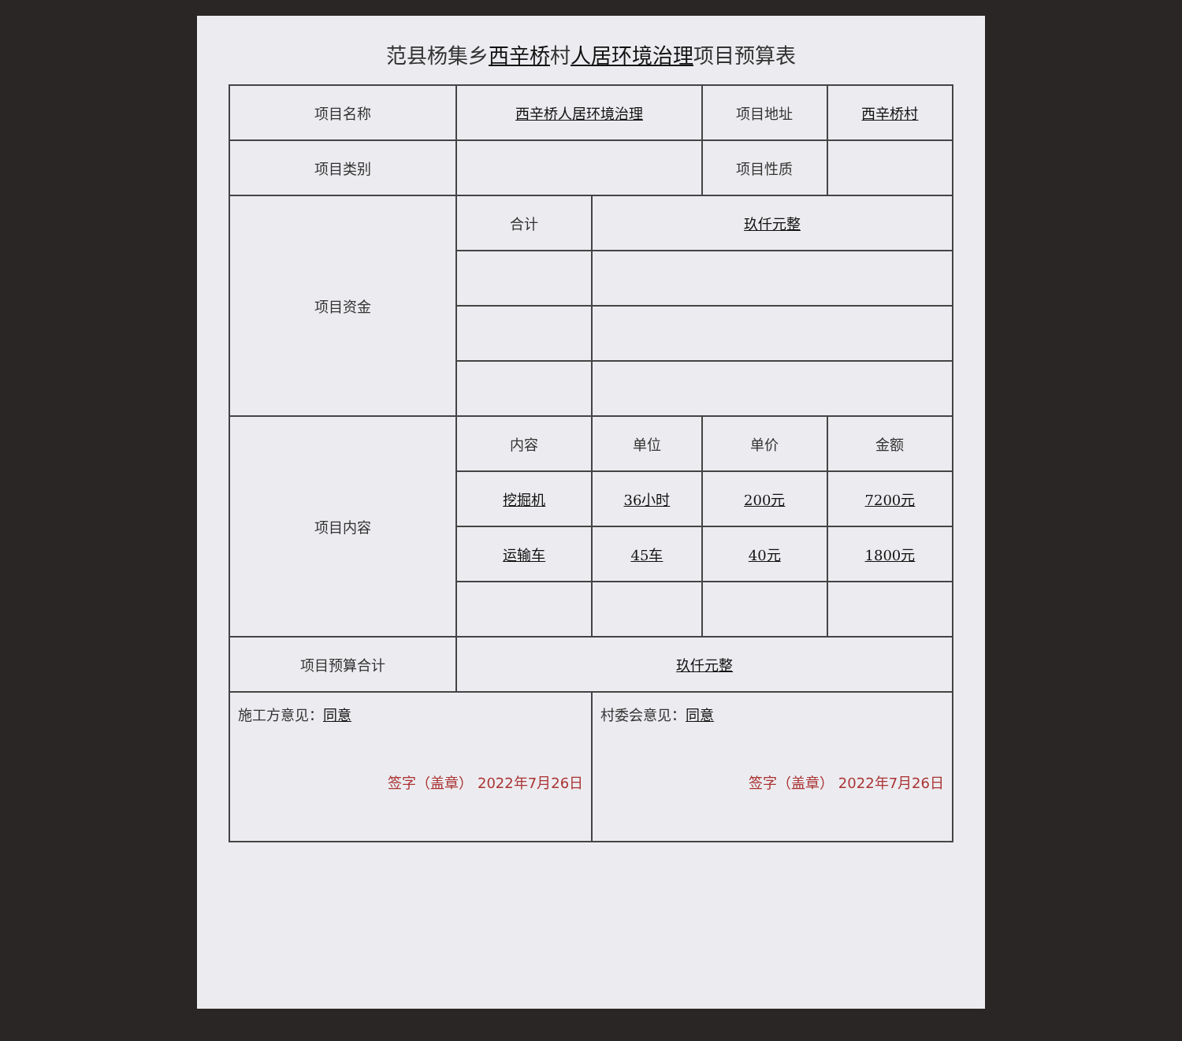范县杨集乡西辛桥村人居环境治理项目预算表
| 项目名称 | 西辛桥人居环境治理 | | 项目地址 | 西辛桥村 |
| 项目类别 | | | 项目性质 | |
| 项目资金 | 合计 | 玖仟元整 | | |
| 项目内容 | 内容 | 单位 | 单价 | 金额 |
| | 挖掘机 | 36小时 | 200元 | 7200元 |
| | 运输车 | 45车 | 40元 | 1800元 |
| 项目预算合计 | 玖仟元整 | | | |
| 施工方意见： 同意 签字（盖章） 2022年7月26日 | | 村委会意见： 同意 签字（盖章） 2022年7月26日 | | |